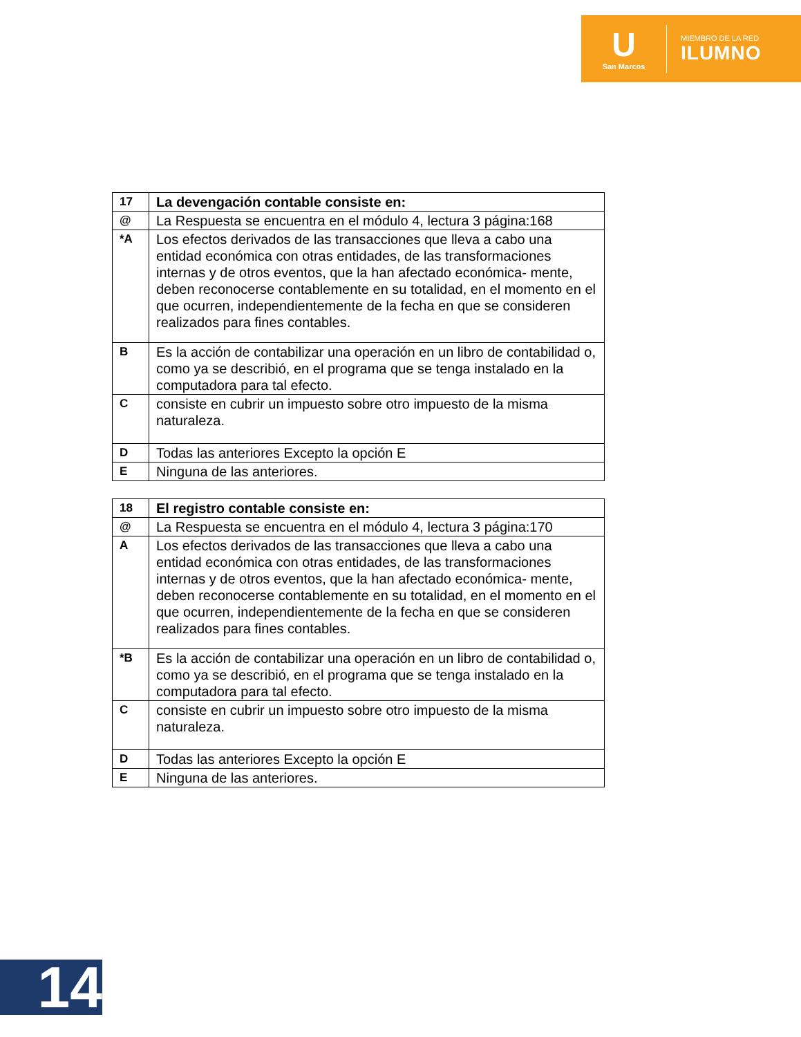U
San Marcos
MIEMBRO DE LA RED
ILUMNO
| 17 | La devengación contable consiste en: |
| @ | La Respuesta se encuentra en el módulo 4, lectura 3 página:168 |
| *A | Los efectos derivados de las transacciones que lleva a cabo una entidad económica con otras entidades, de las transformaciones internas y de otros eventos, que la han afectado económica- mente, deben reconocerse contablemente en su totalidad, en el momento en el que ocurren, independientemente de la fecha en que se consideren realizados para fines contables. |
| B | Es la acción de contabilizar una operación en un libro de contabilidad o, como ya se describió, en el programa que se tenga instalado en la computadora para tal efecto. |
| C | consiste en cubrir un impuesto sobre otro impuesto de la misma naturaleza. |
| D | Todas las anteriores Excepto la opción E |
| E | Ninguna de las anteriores. |
| 18 | El registro contable consiste en: |
| @ | La Respuesta se encuentra en el módulo 4, lectura 3 página:170 |
| A | Los efectos derivados de las transacciones que lleva a cabo una entidad económica con otras entidades, de las transformaciones internas y de otros eventos, que la han afectado económica- mente, deben reconocerse contablemente en su totalidad, en el momento en el que ocurren, independientemente de la fecha en que se consideren realizados para fines contables. |
| *B | Es la acción de contabilizar una operación en un libro de contabilidad o, como ya se describió, en el programa que se tenga instalado en la computadora para tal efecto. |
| C | consiste en cubrir un impuesto sobre otro impuesto de la misma naturaleza. |
| D | Todas las anteriores Excepto la opción E |
| E | Ninguna de las anteriores. |
14